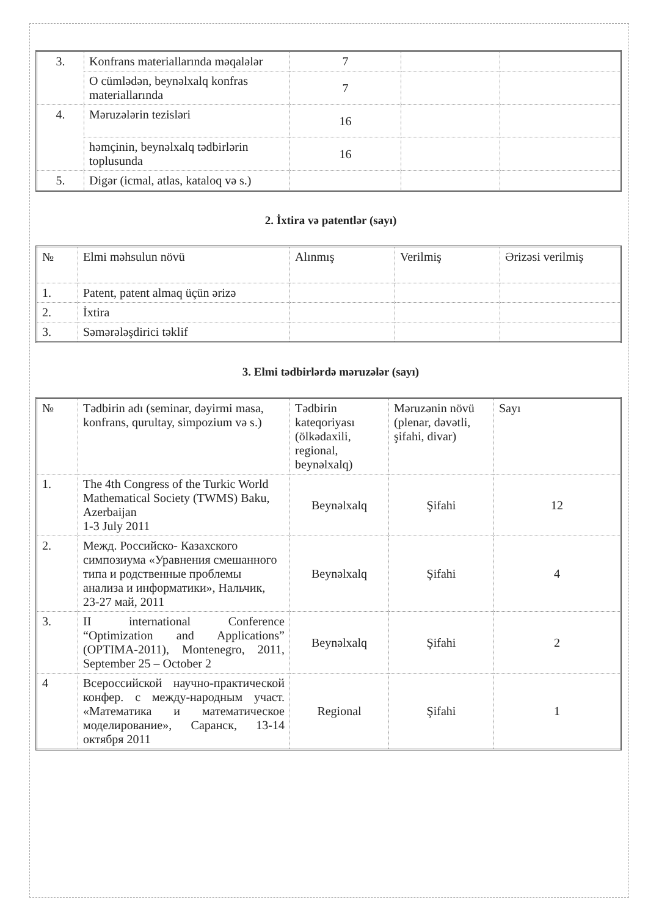| 3. | Konfrans materiallarında məqalələr | 7 | | |
| | O cümlədən, beynəlxalq konfras materiallarında | 7 | | |
| 4. | Məruzələrin tezisləri | 16 | | |
| | həmçinin, beynəlxalq tədbirlərin toplusunda | 16 | | |
| 5. | Digər (icmal, atlas, kataloq və s.) | | | |
2. İxtira və patentlər (sayı)
| № | Elmi məhsulun növü | Alınmış | Verilmiş | Ərizəsi verilmiş |
| --- | --- | --- | --- | --- |
| 1. | Patent, patent almaq üçün ərizə | | | |
| 2. | İxtira | | | |
| 3. | Səmərələşdirici təklif | | | |
3. Elmi tədbirlərdə məruzələr (sayı)
| № | Tədbirin adı (seminar, dəyirmi masa, konfrans, qurultay, simpozium və s.) | Tədbirin kateqoriyası (ölkədaxili, regional, beynəlxalq) | Məruzənin növü (plenar, dəvətli, şifahi, divar) | Sayı |
| --- | --- | --- | --- | --- |
| 1. | The 4th Congress of the Turkic World Mathematical Society (TWMS) Baku, Azerbaijan 1-3 July 2011 | Beynəlxalq | Şifahi | 12 |
| 2. | Межд. Российско- Казахского симпозиума «Уравнения смешанного типа и родственные проблемы анализа и информатики», Нальчик, 23-27 май, 2011 | Beynəlxalq | Şifahi | 4 |
| 3. | II international Conference “Optimization and Applications” (OPTIMA-2011), Montenegro, 2011, September 25 – October 2 | Beynəlxalq | Şifahi | 2 |
| 4 | Всероссийской научно-практической конфер. с между-народным участ. «Математика и математическое моделирование», Саранск, 13-14 октября 2011 | Regional | Şifahi | 1 |